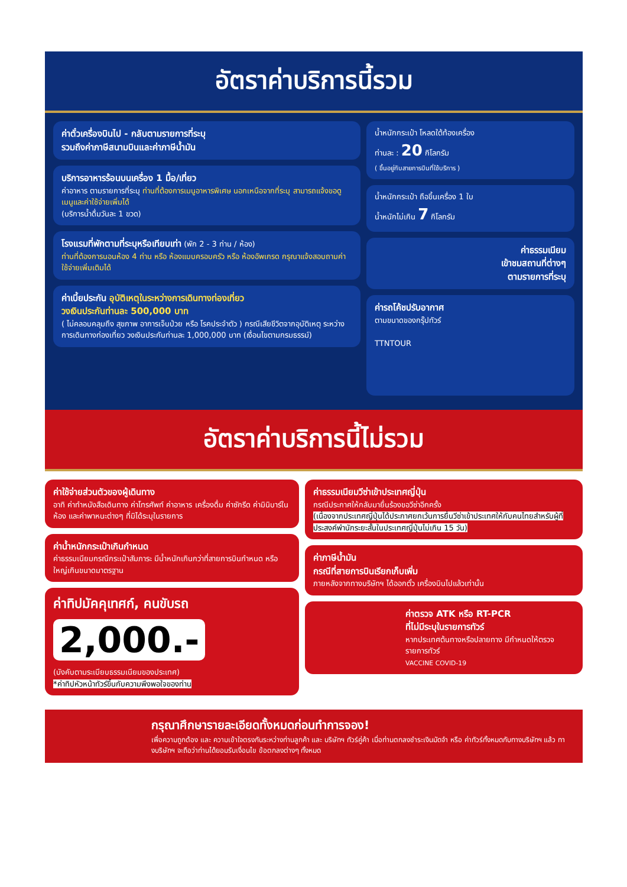อัตราค่าบริการนี้รวม
ค่าตั๋วเครื่องบินไป - กลับตามรายการที่ระบุ
รวมถึงค่าภาษีสนามบินและค่าภาษีน้ำมัน
บริการอาหารร้อนบนเครื่อง 1 มื้อ/เที่ยว
ค่าอาหาร ตามรายการที่ระบุ ท่านที่ต้องการเมนูอาหารพิเศษ นอกเหนือจากที่ระบุ สามารถแจ้งขอดูเมนูและค่าใช้จ่ายเพิ่มได้
(บริการน้ำดื่มวันละ 1 ขวด)
โรงแรมที่พักตามที่ระบุหรือเทียบเท่า (พัก 2 - 3 ท่าน / ห้อง)
ท่านที่ต้องการนอนห้อง 4 ท่าน หรือ ห้องแบบครอบครัว หรือ ห้องอัพเกรด กรุณาแจ้งสอบถามค่าใช้จ่ายเพิ่มเติมได้
ค่าเบี้ยประกัน อุบัติเหตุในระหว่างการเดินทางท่องเที่ยว
วงเงินประกันท่านละ 500,000 บาท
( ไม่คลอบคลุมถึง สุขภาพ อาการเจ็บป่วย หรือ โรคประจำตัว ) กรณีเสียชีวิตจากอุบัติเหตุ ระหว่างการเดินทางท่องเที่ยว วงเงินประกันท่านละ 1,000,000 บาท (เงื่อนไขตามกรมธรรม์)
น้ำหนักกระเป๋า โหลดใต้ท้องเครื่อง
ท่านละ : 20 กิโลกรัม
( ขึ้นอยู่กับสายการบินที่ใช้บริการ )
น้ำหนักกระเป๋า ถือขึ้นเครื่อง 1 ใบ
น้ำหนักไม่เกิน 7 กิโลกรัม
ค่าธรรมเนียม
เข้าชมสถานที่ต่างๆ
ตามรายการที่ระบุ
ค่ารถโค้ชปรับอากาศ
ตามขนาดของกรุ๊ปทัวร์
TTNTOUR
อัตราค่าบริการนี้ไม่รวม
ค่าใช้จ่ายส่วนตัวของผู้เดินทาง
อาทิ ค่าทำหนังสือเดินทาง ค่าโทรศัพท์ ค่าอาหาร เครื่องดื่ม ค่าซักรีด ค่ามินิบาร์ในห้อง และค่าพาหนะต่างๆ ที่มิได้ระบุในรายการ
ค่าน้ำหนักกระเป๋าเกินกำหนด
ค่าธรรมเนียมกรณีกระเป๋าสัมภาระ มีน้ำหนักเกินกว่าที่สายการบินกำหนด หรือใหญ่เกินขนาดมาตรฐาน
ค่าทิปมัคคุเทศก์, คนขับรถ
2,000.-
(บังคับตามระเบียบธรรมเนียมของประเทศ)
*ค่าทิปหัวหน้าทัวร์ขึ้นกับความพึงพอใจของท่าน
ค่าธรรมเนียมวีซ่าเข้าประเทศญี่ปุ่น
กรณีประกาศให้กลับมายื่นร้องขอวีซ่าอีกครั้ง
(เนื่องจากประเทศญี่ปุ่นได้ประกาศยกเว้นการยื่นวีซ่าเข้าประเทศให้กับคนไทยสำหรับผู้ที่ประสงค์พำนักระยะสั้นในประเทศญี่ปุ่นไม่เกิน 15 วัน)
ค่าภาษีน้ำมัน
กรณีที่สายการบินเรียกเก็บเพิ่ม
ภายหลังจากทางบริษัทฯ ได้ออกตั๋ว เครื่องบินไปแล้วเท่านั้น
ค่าตรวจ ATK หรือ RT-PCR
ที่ไม่มีระบุในรายการทัวร์
หากประเทศต้นทางหรือปลายทาง มีกำหนดให้ตรวจรายการทัวร์
VACCINE COVID-19
กรุณาศึกษารายละเอียดทั้งหมดก่อนทำการจอง!
เพื่อความถูกต้อง และ ความเข้าใจตรงกันระหว่างท่านลูกค้า และ บริษัทฯ ทัวร์คู่ค้า เมื่อท่านตกลงชำระเงินมัดจำ หรือ ค่าทัวร์ทั้งหมดกับทางบริษัทฯ แล้ว ทางบริษัทฯ จะถือว่าท่านได้ยอมรับเงื่อนไข ข้อตกลงต่างๆ ทั้งหมด